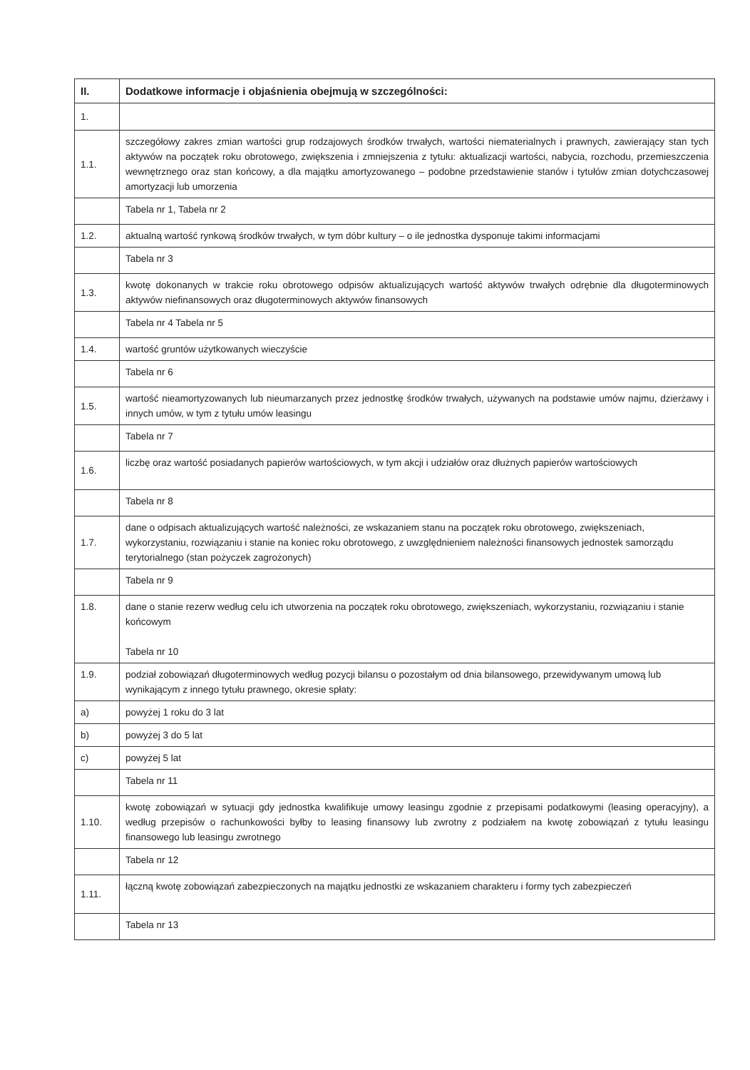| II. | Dodatkowe informacje i objaśnienia obejmują w szczególności: |
| --- | --- |
| 1. | |
| 1.1. | szczegółowy zakres zmian wartości grup rodzajowych środków trwałych, wartości niematerialnych i prawnych, zawierający stan tych aktywów na początek roku obrotowego, zwiększenia i zmniejszenia z tytułu: aktualizacji wartości, nabycia, rozchodu, przemieszczenia wewnętrznego oraz stan końcowy, a dla majątku amortyzowanego – podobne przedstawienie stanów i tytułów zmian dotychczasowej amortyzacji lub umorzenia |
| | Tabela nr 1, Tabela nr 2 |
| 1.2. | aktualną wartość rynkową środków trwałych, w tym dóbr kultury – o ile jednostka dysponuje takimi informacjami |
| | Tabela nr 3 |
| 1.3. | kwotę dokonanych w trakcie roku obrotowego odpisów aktualizujących wartość aktywów trwałych odrębnie dla długoterminowych aktywów niefinansowych oraz długoterminowych aktywów finansowych |
| | Tabela nr 4 Tabela nr 5 |
| 1.4. | wartość gruntów użytkowanych wieczyście |
| | Tabela nr 6 |
| 1.5. | wartość nieamortyzowanych lub nieumarzanych przez jednostkę środków trwałych, używanych na podstawie umów najmu, dzierżawy i innych umów, w tym z tytułu umów leasingu |
| | Tabela nr 7 |
| 1.6. | liczbę oraz wartość posiadanych papierów wartościowych, w tym akcji i udziałów oraz dłużnych papierów wartościowych |
| | Tabela nr 8 |
| 1.7. | dane o odpisach aktualizujących wartość należności, ze wskazaniem stanu na początek roku obrotowego, zwiększeniach, wykorzystaniu, rozwiązaniu i stanie na koniec roku obrotowego, z uwzględnieniem należności finansowych jednostek samorządu terytorialnego (stan pożyczek zagrożonych) |
| | Tabela nr 9 |
| 1.8. | dane o stanie rezerw według celu ich utworzenia na początek roku obrotowego, zwiększeniach, wykorzystaniu, rozwiązaniu i stanie końcowym Tabela nr 10 |
| 1.9. | podział zobowiązań długoterminowych według pozycji bilansu o pozostałym od dnia bilansowego, przewidywanym umową lub wynikającym z innego tytułu prawnego, okresie spłaty: |
| a) | powyżej 1 roku do 3 lat |
| b) | powyżej 3 do 5 lat |
| c) | powyżej 5 lat |
| | Tabela nr 11 |
| 1.10. | kwotę zobowiązań w sytuacji gdy jednostka kwalifikuje umowy leasingu zgodnie z przepisami podatkowymi (leasing operacyjny), a według przepisów o rachunkowości byłby to leasing finansowy lub zwrotny z podziałem na kwotę zobowiązań z tytułu leasingu finansowego lub leasingu zwrotnego |
| | Tabela nr 12 |
| 1.11. | łączną kwotę zobowiązań zabezpieczonych na majątku jednostki ze wskazaniem charakteru i formy tych zabezpieczeń |
| | Tabela nr 13 |